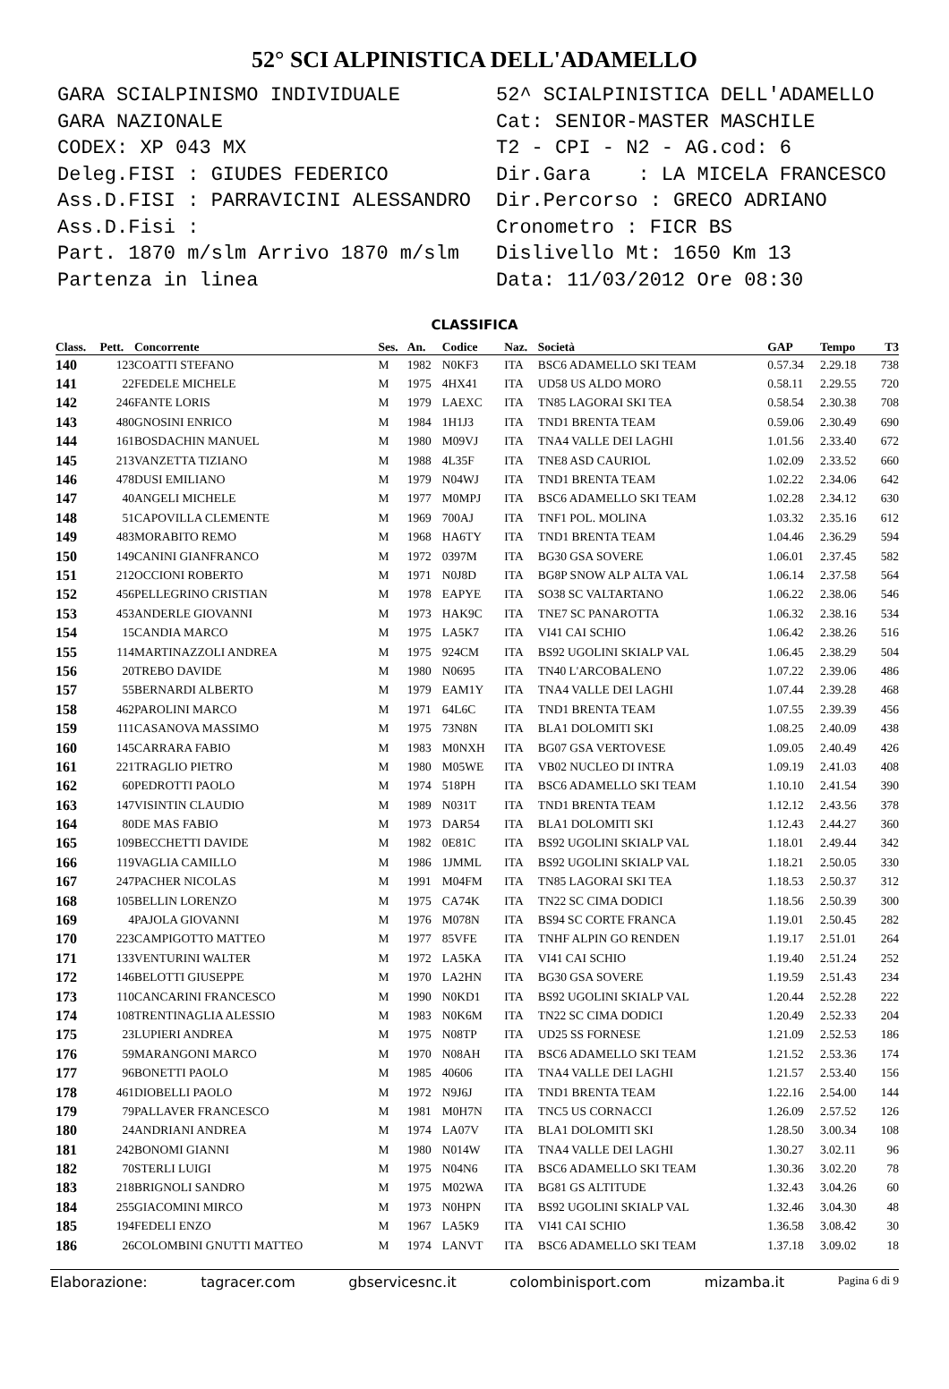52° SCI ALPINISTICA DELL'ADAMELLO
GARA SCIALPINISMO INDIVIDUALE
GARA NAZIONALE
CODEX: XP 043 MX
Deleg.FISI : GIUDES FEDERICO
Ass.D.FISI : PARRAVICINI ALESSANDRO
Ass.D.Fisi :
Part. 1870 m/slm Arrivo 1870 m/slm
Partenza in linea
52^ SCIALPINISTICA DELL'ADAMELLO
Cat: SENIOR-MASTER MASCHILE
T2 - CPI - N2 - AG.cod: 6
Dir.Gara : LA MICELA FRANCESCO
Dir.Percorso : GRECO ADRIANO
Cronometro : FICR BS
Dislivello Mt: 1650 Km 13
Data: 11/03/2012 Ore 08:30
CLASSIFICA
| Class. | Pett. | Concorrente | Ses. | An. | Codice | Naz. | Società | GAP | Tempo | T3 |
| --- | --- | --- | --- | --- | --- | --- | --- | --- | --- | --- |
| 140 | 123 | COATTI STEFANO | M | 1982 | N0KF3 | ITA | BSC6 ADAMELLO SKI TEAM | 0.57.34 | 2.29.18 | 738 |
| 141 | 22 | FEDELE MICHELE | M | 1975 | 4HX41 | ITA | UD58 US ALDO MORO | 0.58.11 | 2.29.55 | 720 |
| 142 | 246 | FANTE LORIS | M | 1979 | LAEXC | ITA | TN85 LAGORAI SKI TEA | 0.58.54 | 2.30.38 | 708 |
| 143 | 480 | GNOSINI ENRICO | M | 1984 | 1H1J3 | ITA | TND1 BRENTA TEAM | 0.59.06 | 2.30.49 | 690 |
| 144 | 161 | BOSDACHIN MANUEL | M | 1980 | M09VJ | ITA | TNA4 VALLE DEI LAGHI | 1.01.56 | 2.33.40 | 672 |
| 145 | 213 | VANZETTA TIZIANO | M | 1988 | 4L35F | ITA | TNE8 ASD CAURIOL | 1.02.09 | 2.33.52 | 660 |
| 146 | 478 | DUSI EMILIANO | M | 1979 | N04WJ | ITA | TND1 BRENTA TEAM | 1.02.22 | 2.34.06 | 642 |
| 147 | 40 | ANGELI MICHELE | M | 1977 | M0MPJ | ITA | BSC6 ADAMELLO SKI TEAM | 1.02.28 | 2.34.12 | 630 |
| 148 | 51 | CAPOVILLA CLEMENTE | M | 1969 | 700AJ | ITA | TNF1 POL. MOLINA | 1.03.32 | 2.35.16 | 612 |
| 149 | 483 | MORABITO REMO | M | 1968 | HA6TY | ITA | TND1 BRENTA TEAM | 1.04.46 | 2.36.29 | 594 |
| 150 | 149 | CANINI GIANFRANCO | M | 1972 | 0397M | ITA | BG30 GSA SOVERE | 1.06.01 | 2.37.45 | 582 |
| 151 | 212 | OCCIONI ROBERTO | M | 1971 | N0J8D | ITA | BG8P SNOW ALP ALTA VAL | 1.06.14 | 2.37.58 | 564 |
| 152 | 456 | PELLEGRINO CRISTIAN | M | 1978 | EAPYE | ITA | SO38 SC VALTARTANO | 1.06.22 | 2.38.06 | 546 |
| 153 | 453 | ANDERLE GIOVANNI | M | 1973 | HAK9C | ITA | TNE7 SC PANAROTTA | 1.06.32 | 2.38.16 | 534 |
| 154 | 15 | CANDIA MARCO | M | 1975 | LA5K7 | ITA | VI41 CAI SCHIO | 1.06.42 | 2.38.26 | 516 |
| 155 | 114 | MARTINAZZOLI ANDREA | M | 1975 | 924CM | ITA | BS92 UGOLINI SKIALP VAL | 1.06.45 | 2.38.29 | 504 |
| 156 | 20 | TREBO DAVIDE | M | 1980 | N0695 | ITA | TN40 L'ARCOBALENO | 1.07.22 | 2.39.06 | 486 |
| 157 | 55 | BERNARDI ALBERTO | M | 1979 | EAM1Y | ITA | TNA4 VALLE DEI LAGHI | 1.07.44 | 2.39.28 | 468 |
| 158 | 462 | PAROLINI MARCO | M | 1971 | 64L6C | ITA | TND1 BRENTA TEAM | 1.07.55 | 2.39.39 | 456 |
| 159 | 111 | CASANOVA MASSIMO | M | 1975 | 73N8N | ITA | BLA1 DOLOMITI SKI | 1.08.25 | 2.40.09 | 438 |
| 160 | 145 | CARRARA FABIO | M | 1983 | M0NXH | ITA | BG07 GSA VERTOVESE | 1.09.05 | 2.40.49 | 426 |
| 161 | 221 | TRAGLIO PIETRO | M | 1980 | M05WE | ITA | VB02 NUCLEO DI INTRA | 1.09.19 | 2.41.03 | 408 |
| 162 | 60 | PEDROTTI PAOLO | M | 1974 | 518PH | ITA | BSC6 ADAMELLO SKI TEAM | 1.10.10 | 2.41.54 | 390 |
| 163 | 147 | VISINTIN CLAUDIO | M | 1989 | N031T | ITA | TND1 BRENTA TEAM | 1.12.12 | 2.43.56 | 378 |
| 164 | 80 | DE MAS FABIO | M | 1973 | DAR54 | ITA | BLA1 DOLOMITI SKI | 1.12.43 | 2.44.27 | 360 |
| 165 | 109 | BECCHETTI DAVIDE | M | 1982 | 0E81C | ITA | BS92 UGOLINI SKIALP VAL | 1.18.01 | 2.49.44 | 342 |
| 166 | 119 | VAGLIA CAMILLO | M | 1986 | 1JMML | ITA | BS92 UGOLINI SKIALP VAL | 1.18.21 | 2.50.05 | 330 |
| 167 | 247 | PACHER NICOLAS | M | 1991 | M04FM | ITA | TN85 LAGORAI SKI TEA | 1.18.53 | 2.50.37 | 312 |
| 168 | 105 | BELLIN LORENZO | M | 1975 | CA74K | ITA | TN22 SC CIMA DODICI | 1.18.56 | 2.50.39 | 300 |
| 169 | 4 | PAJOLA GIOVANNI | M | 1976 | M078N | ITA | BS94 SC CORTE FRANCA | 1.19.01 | 2.50.45 | 282 |
| 170 | 223 | CAMPIGOTTO MATTEO | M | 1977 | 85VFE | ITA | TNHF ALPIN GO RENDEN | 1.19.17 | 2.51.01 | 264 |
| 171 | 133 | VENTURINI WALTER | M | 1972 | LA5KA | ITA | VI41 CAI SCHIO | 1.19.40 | 2.51.24 | 252 |
| 172 | 146 | BELOTTI GIUSEPPE | M | 1970 | LA2HN | ITA | BG30 GSA SOVERE | 1.19.59 | 2.51.43 | 234 |
| 173 | 110 | CANCARINI FRANCESCO | M | 1990 | N0KD1 | ITA | BS92 UGOLINI SKIALP VAL | 1.20.44 | 2.52.28 | 222 |
| 174 | 108 | TRENTINAGLIA ALESSIO | M | 1983 | N0K6M | ITA | TN22 SC CIMA DODICI | 1.20.49 | 2.52.33 | 204 |
| 175 | 23 | LUPIERI ANDREA | M | 1975 | N08TP | ITA | UD25 SS FORNESE | 1.21.09 | 2.52.53 | 186 |
| 176 | 59 | MARANGONI MARCO | M | 1970 | N08AH | ITA | BSC6 ADAMELLO SKI TEAM | 1.21.52 | 2.53.36 | 174 |
| 177 | 96 | BONETTI PAOLO | M | 1985 | 40606 | ITA | TNA4 VALLE DEI LAGHI | 1.21.57 | 2.53.40 | 156 |
| 178 | 461 | DIOBELLI PAOLO | M | 1972 | N9J6J | ITA | TND1 BRENTA TEAM | 1.22.16 | 2.54.00 | 144 |
| 179 | 79 | PALLAVER FRANCESCO | M | 1981 | M0H7N | ITA | TNC5 US CORNACCI | 1.26.09 | 2.57.52 | 126 |
| 180 | 24 | ANDRIANI ANDREA | M | 1974 | LA07V | ITA | BLA1 DOLOMITI SKI | 1.28.50 | 3.00.34 | 108 |
| 181 | 242 | BONOMI GIANNI | M | 1980 | N014W | ITA | TNA4 VALLE DEI LAGHI | 1.30.27 | 3.02.11 | 96 |
| 182 | 70 | STERLI LUIGI | M | 1975 | N04N6 | ITA | BSC6 ADAMELLO SKI TEAM | 1.30.36 | 3.02.20 | 78 |
| 183 | 218 | BRIGNOLI SANDRO | M | 1975 | M02WA | ITA | BG81 GS ALTITUDE | 1.32.43 | 3.04.26 | 60 |
| 184 | 255 | GIACOMINI MIRCO | M | 1973 | N0HPN | ITA | BS92 UGOLINI SKIALP VAL | 1.32.46 | 3.04.30 | 48 |
| 185 | 194 | FEDELI ENZO | M | 1967 | LA5K9 | ITA | VI41 CAI SCHIO | 1.36.58 | 3.08.42 | 30 |
| 186 | 26 | COLOMBINI GNUTTI MATTEO | M | 1974 | LANVT | ITA | BSC6 ADAMELLO SKI TEAM | 1.37.18 | 3.09.02 | 18 |
Elaborazione: tagracer.com gbservicesnc.it colombinisport.com mizamba.it Pagina 6 di 9